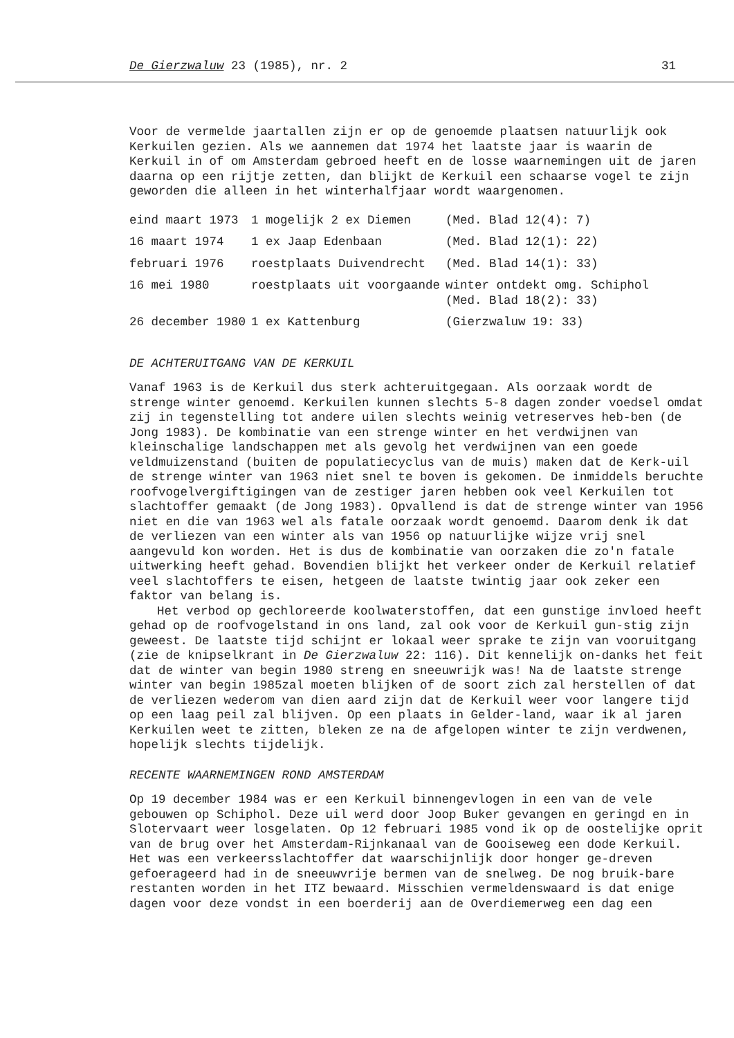De Gierzwaluw 23 (1985), nr. 2 31
Voor de vermelde jaartallen zijn er op de genoemde plaatsen natuurlijk ook Kerkuilen gezien. Als we aannemen dat 1974 het laatste jaar is waarin de Kerkuil in of om Amsterdam gebroed heeft en de losse waarnemingen uit de jaren daarna op een rijtje zetten, dan blijkt de Kerkuil een schaarse vogel te zijn geworden die alleen in het winterhalfjaar wordt waargenomen.
| eind maart 1973 | 1 mogelijk 2 ex Diemen | (Med. Blad 12(4): 7) |
| 16 maart 1974 | 1 ex Jaap Edenbaan | (Med. Blad 12(1): 22) |
| februari 1976 | roestplaats Duivendrecht | (Med. Blad 14(1): 33) |
| 16 mei 1980 | roestplaats uit voorgaande | winter ontdekt omg. Schiphol (Med. Blad 18(2): 33) |
| 26 december 1980 | 1 ex Kattenburg | (Gierzwaluw 19: 33) |
DE ACHTERUITGANG VAN DE KERKUIL
Vanaf 1963 is de Kerkuil dus sterk achteruitgegaan. Als oorzaak wordt de strenge winter genoemd. Kerkuilen kunnen slechts 5-8 dagen zonder voedsel omdat zij in tegenstelling tot andere uilen slechts weinig vetreserves heb-ben (de Jong 1983). De kombinatie van een strenge winter en het verdwijnen van kleinschalige landschappen met als gevolg het verdwijnen van een goede veldmuizenstand (buiten de populatiecyclus van de muis) maken dat de Kerk-uil de strenge winter van 1963 niet snel te boven is gekomen. De inmiddels beruchte roofvogelvergiftigingen van de zestiger jaren hebben ook veel Kerkuilen tot slachtoffer gemaakt (de Jong 1983). Opvallend is dat de strenge winter van 1956 niet en die van 1963 wel als fatale oorzaak wordt genoemd. Daarom denk ik dat de verliezen van een winter als van 1956 op natuurlijke wijze vrij snel aangevuld kon worden. Het is dus de kombinatie van oorzaken die zo'n fatale uitwerking heeft gehad. Bovendien blijkt het verkeer onder de Kerkuil relatief veel slachtoffers te eisen, hetgeen de laatste twintig jaar ook zeker een faktor van belang is.
Het verbod op gechloreerde koolwaterstoffen, dat een gunstige invloed heeft gehad op de roofvogelstand in ons land, zal ook voor de Kerkuil gun-stig zijn geweest. De laatste tijd schijnt er lokaal weer sprake te zijn van vooruitgang (zie de knipselkrant in De Gierzwaluw 22: 116). Dit kennelijk on-danks het feit dat de winter van begin 1980 streng en sneeuwrijk was! Na de laatste strenge winter van begin 1985zal moeten blijken of de soort zich zal herstellen of dat de verliezen wederom van dien aard zijn dat de Kerkuil weer voor langere tijd op een laag peil zal blijven. Op een plaats in Gelder-land, waar ik al jaren Kerkuilen weet te zitten, bleken ze na de afgelopen winter te zijn verdwenen, hopelijk slechts tijdelijk.
RECENTE WAARNEMINGEN ROND AMSTERDAM
Op 19 december 1984 was er een Kerkuil binnengevlogen in een van de vele gebouwen op Schiphol. Deze uil werd door Joop Buker gevangen en geringd en in Slotervaart weer losgelaten. Op 12 februari 1985 vond ik op de oostelijke oprit van de brug over het Amsterdam-Rijnkanaal van de Gooiseweg een dode Kerkuil. Het was een verkeersslachtoffer dat waarschijnlijk door honger ge-dreven gefoerageerd had in de sneeuwvrije bermen van de snelweg. De nog bruik-bare restanten worden in het ITZ bewaard. Misschien vermeldenswaard is dat enige dagen voor deze vondst in een boerderij aan de Overdiemerweg een dag een